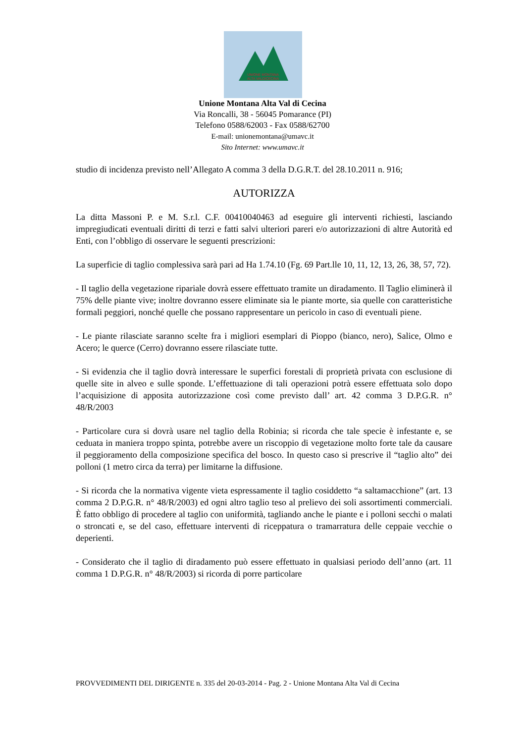UNIONE MONTANA
ALTA VALDICECINA
Unione Montana Alta Val di Cecina
Via Roncalli, 38 - 56045 Pomarance (PI)
Telefono 0588/62003 - Fax 0588/62700
E-mail: unionemontana@umavc.it
Sito Internet: www.umavc.it
studio di incidenza previsto nell’Allegato A comma 3 della D.G.R.T. del 28.10.2011 n. 916;
AUTORIZZA
La ditta Massoni P. e M. S.r.l. C.F. 00410040463 ad eseguire gli interventi richiesti, lasciando impregiudicati eventuali diritti di terzi e fatti salvi ulteriori pareri e/o autorizzazioni di altre Autorità ed Enti, con l’obbligo di osservare le seguenti prescrizioni:
La superficie di taglio complessiva sarà pari ad Ha 1.74.10 (Fg. 69 Part.lle 10, 11, 12, 13, 26, 38, 57, 72).
- Il taglio della vegetazione ripariale dovrà essere effettuato tramite un diradamento. Il Taglio eliminerà il 75% delle piante vive; inoltre dovranno essere eliminate sia le piante morte, sia quelle con caratteristiche formali peggiori, nonché quelle che possano rappresentare un pericolo in caso di eventuali piene.
- Le piante rilasciate saranno scelte fra i migliori esemplari di Pioppo (bianco, nero), Salice, Olmo e Acero; le querce (Cerro) dovranno essere rilasciate tutte.
- Si evidenzia che il taglio dovrà interessare le superfici forestali di proprietà privata con esclusione di quelle site in alveo e sulle sponde. L’effettuazione di tali operazioni potrà essere effettuata solo dopo l’acquisizione di apposita autorizzazione così come previsto dall’ art. 42 comma 3 D.P.G.R. n° 48/R/2003
- Particolare cura si dovrà usare nel taglio della Robinia; si ricorda che tale specie è infestante e, se ceduata in maniera troppo spinta, potrebbe avere un riscoppio di vegetazione molto forte tale da causare il peggioramento della composizione specifica del bosco. In questo caso si prescrive il “taglio alto” dei polloni (1 metro circa da terra) per limitarne la diffusione.
- Si ricorda che la normativa vigente vieta espressamente il taglio cosiddetto “a saltamacchione” (art. 13 comma 2 D.P.G.R. n° 48/R/2003) ed ogni altro taglio teso al prelievo dei soli assortimenti commerciali. È fatto obbligo di procedere al taglio con uniformità, tagliando anche le piante e i polloni secchi o malati o stroncati e, se del caso, effettuare interventi di riceppatura o tramarratura delle ceppaie vecchie o deperienti.
- Considerato che il taglio di diradamento può essere effettuato in qualsiasi periodo dell’anno (art. 11 comma 1 D.P.G.R. n° 48/R/2003) si ricorda di porre particolare
PROVVEDIMENTI DEL DIRIGENTE n. 335 del 20-03-2014 - Pag. 2 - Unione Montana Alta Val di Cecina